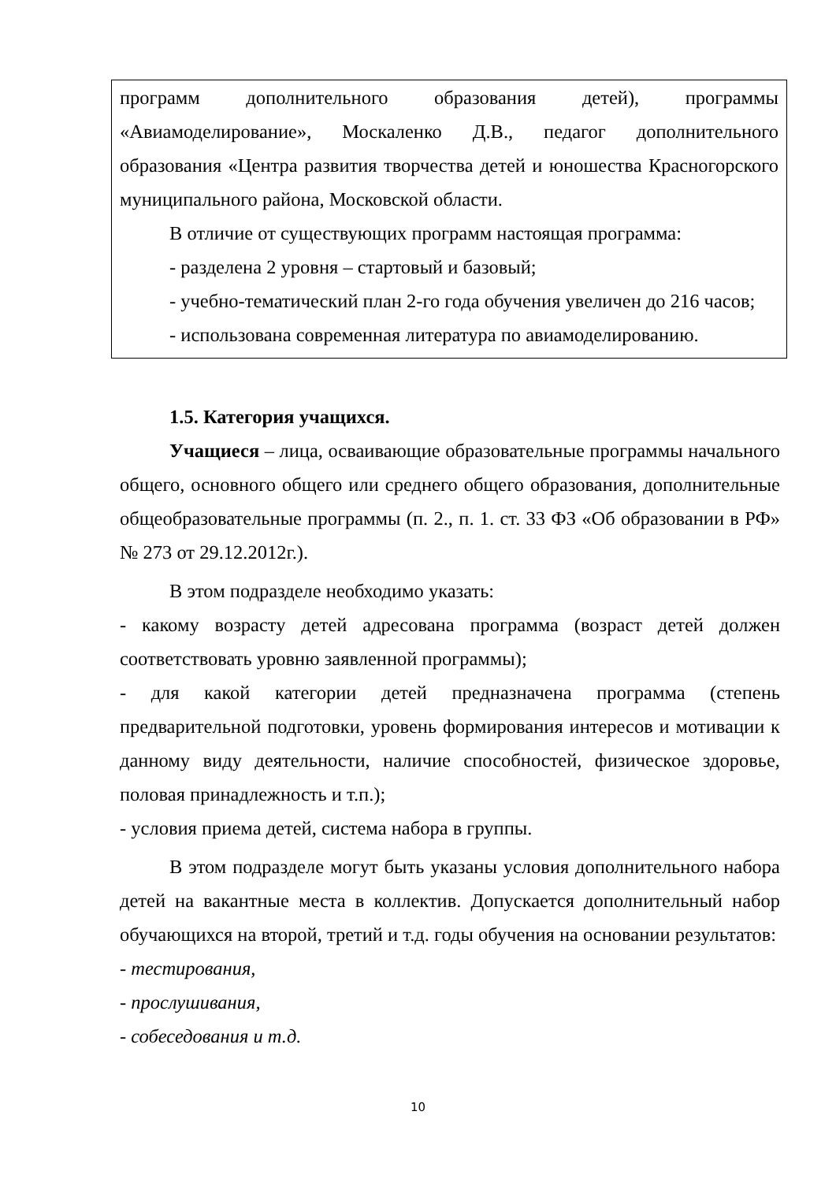программ дополнительного образования детей), программы «Авиамоделирование», Москаленко Д.В., педагог дополнительного образования «Центра развития творчества детей и юношества Красногорского муниципального района, Московской области.
В отличие от существующих программ настоящая программа:
- разделена 2 уровня – стартовый и базовый;
- учебно-тематический план 2-го года обучения увеличен до 216 часов;
- использована современная литература по авиамоделированию.
1.5. Категория учащихся.
Учащиеся – лица, осваивающие образовательные программы начального общего, основного общего или среднего общего образования, дополнительные общеобразовательные программы (п. 2., п. 1. ст. 33 ФЗ «Об образовании в РФ» № 273 от 29.12.2012г.).
В этом подразделе необходимо указать:
- какому возрасту детей адресована программа (возраст детей должен соответствовать уровню заявленной программы);
- для какой категории детей предназначена программа (степень предварительной подготовки, уровень формирования интересов и мотивации к данному виду деятельности, наличие способностей, физическое здоровье, половая принадлежность и т.п.);
- условия приема детей, система набора в группы.
В этом подразделе могут быть указаны условия дополнительного набора детей на вакантные места в коллектив. Допускается дополнительный набор обучающихся на второй, третий и т.д. годы обучения на основании результатов:
- тестирования,
- прослушивания,
- собеседования и т.д.
10